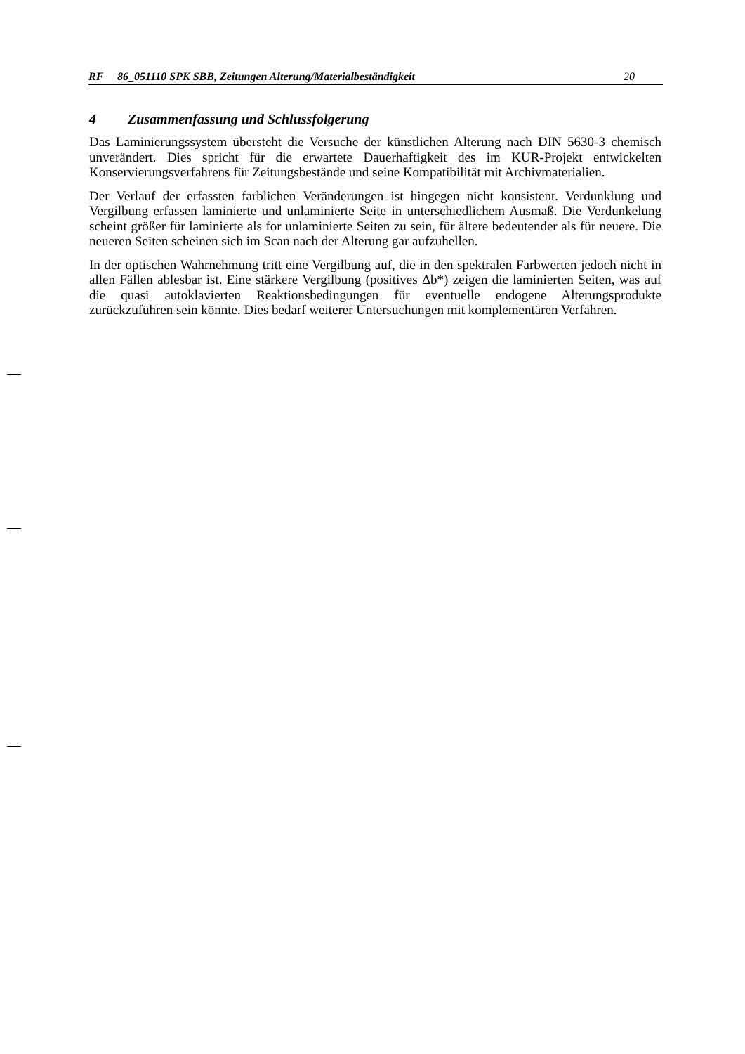RF 86_051110 SPK SBB, Zeitungen Alterung/Materialbeständigkeit 20
4 Zusammenfassung und Schlussfolgerung
Das Laminierungssystem übersteht die Versuche der künstlichen Alterung nach DIN 5630-3 chemisch unverändert. Dies spricht für die erwartete Dauerhaftigkeit des im KUR-Projekt entwickelten Konservierungsverfahrens für Zeitungsbestände und seine Kompatibilität mit Archivmaterialien.
Der Verlauf der erfassten farblichen Veränderungen ist hingegen nicht konsistent. Verdunklung und Vergilbung erfassen laminierte und unlaminierte Seite in unterschiedlichem Ausmaß. Die Verdunkelung scheint größer für laminierte als for unlaminierte Seiten zu sein, für ältere bedeutender als für neuere. Die neueren Seiten scheinen sich im Scan nach der Alterung gar aufzuhellen.
In der optischen Wahrnehmung tritt eine Vergilbung auf, die in den spektralen Farbwerten jedoch nicht in allen Fällen ablesbar ist. Eine stärkere Vergilbung (positives Δb*) zeigen die laminierten Seiten, was auf die quasi autoklavierten Reaktionsbedingungen für eventuelle endogene Alterungsprodukte zurückzuführen sein könnte. Dies bedarf weiterer Untersuchungen mit komplementären Verfahren.